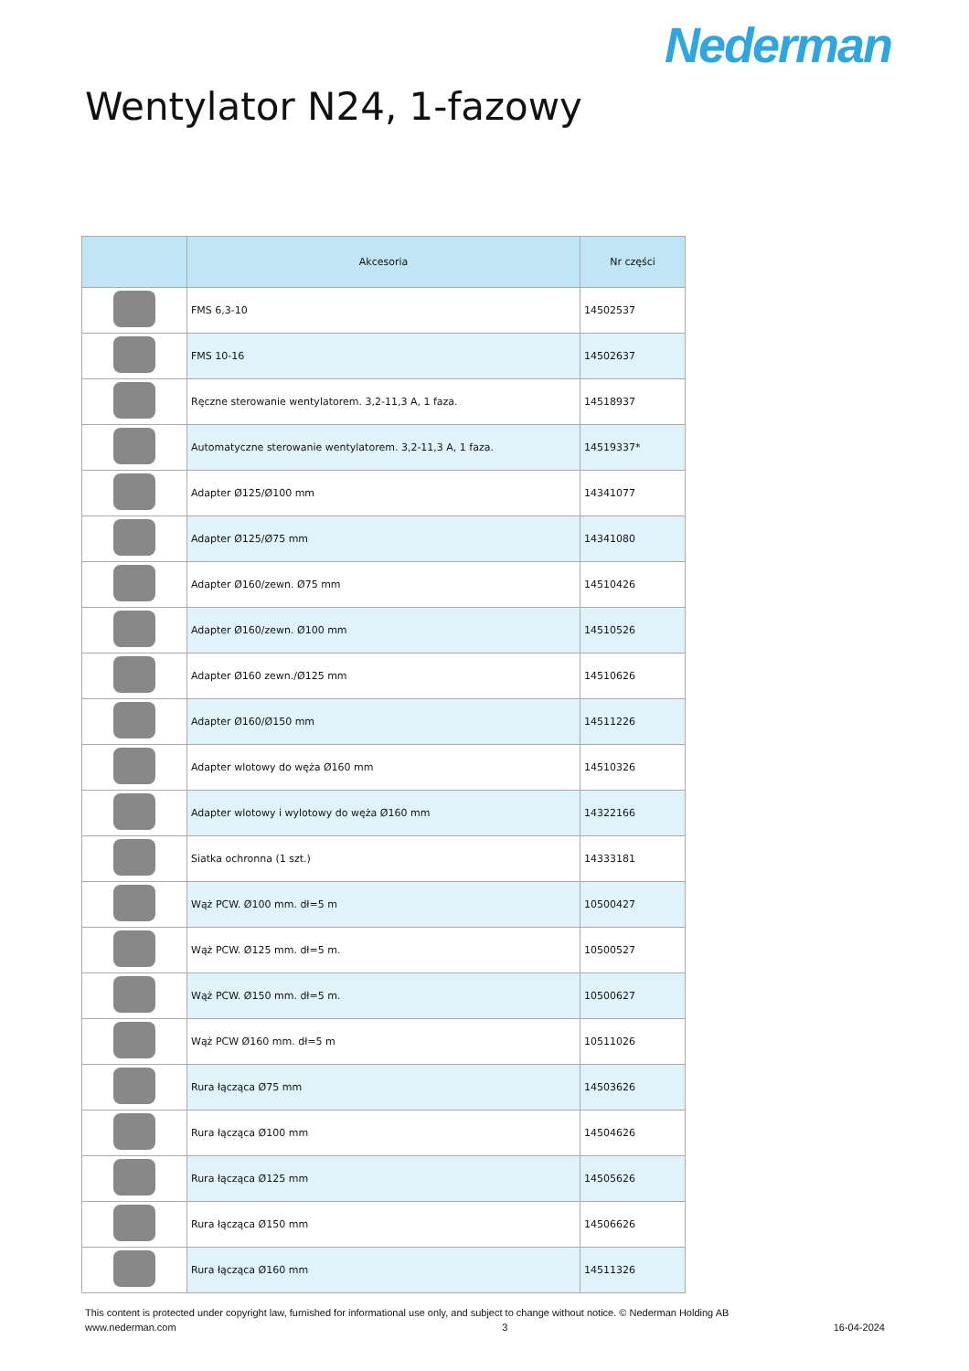Nederman
Wentylator N24, 1-fazowy
| | Akcesoria | Nr części |
| --- | --- | --- |
| | FMS 6,3-10 | 14502537 |
| | FMS 10-16 | 14502637 |
| | Ręczne sterowanie wentylatorem. 3,2-11,3 A, 1 faza. | 14518937 |
| | Automatyczne sterowanie wentylatorem. 3,2-11,3 A, 1 faza. | 14519337* |
| | Adapter Ø125/Ø100 mm | 14341077 |
| | Adapter Ø125/Ø75 mm | 14341080 |
| | Adapter Ø160/zewn. Ø75 mm | 14510426 |
| | Adapter Ø160/zewn. Ø100 mm | 14510526 |
| | Adapter Ø160 zewn./Ø125 mm | 14510626 |
| | Adapter Ø160/Ø150 mm | 14511226 |
| | Adapter wlotowy do węża Ø160 mm | 14510326 |
| | Adapter wlotowy i wylotowy do węża Ø160 mm | 14322166 |
| | Siatka ochronna (1 szt.) | 14333181 |
| | Wąż PCW. Ø100 mm. dł=5 m | 10500427 |
| | Wąż PCW. Ø125 mm. dł=5 m. | 10500527 |
| | Wąż PCW. Ø150 mm. dł=5 m. | 10500627 |
| | Wąż PCW Ø160 mm. dł=5 m | 10511026 |
| | Rura łącząca Ø75 mm | 14503626 |
| | Rura łącząca Ø100 mm | 14504626 |
| | Rura łącząca Ø125 mm | 14505626 |
| | Rura łącząca Ø150 mm | 14506626 |
| | Rura łącząca Ø160 mm | 14511326 |
This content is protected under copyright law, furnished for informational use only, and subject to change without notice. © Nederman Holding AB
www.nederman.com 3 16-04-2024